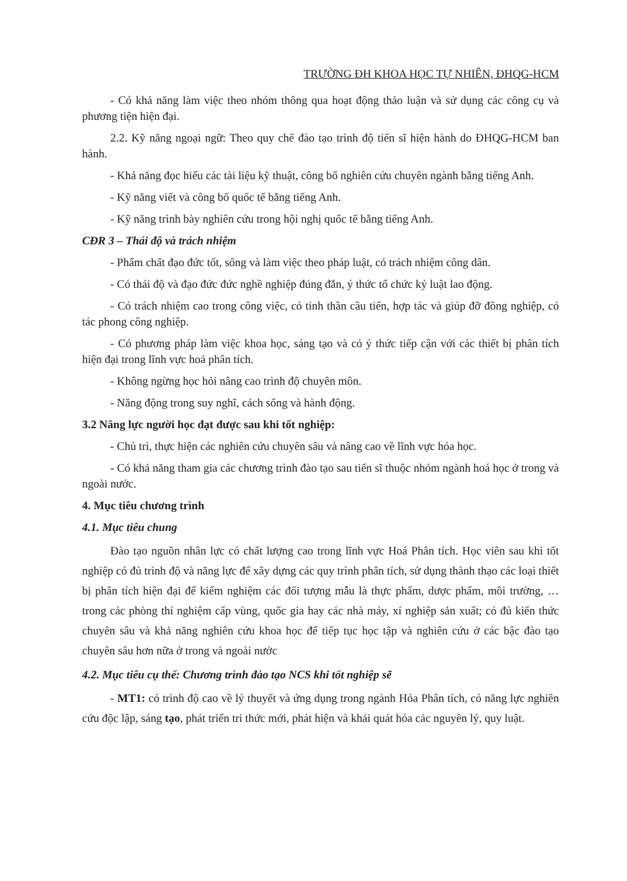TRƯỜNG ĐH KHOA HỌC TỰ NHIÊN, ĐHQG-HCM
- Có khả năng làm việc theo nhóm thông qua hoạt động thảo luận và sử dụng các công cụ và phương tiện hiện đại.
2.2. Kỹ năng ngoại ngữ: Theo quy chế đào tạo trình độ tiến sĩ hiện hành do ĐHQG-HCM ban hành.
- Khả năng đọc hiểu các tài liệu kỹ thuật, công bố nghiên cứu chuyên ngành bằng tiếng Anh.
- Kỹ năng viết và công bố quốc tế bằng tiếng Anh.
- Kỹ năng trình bày nghiên cứu trong hội nghị quốc tế bằng tiếng Anh.
CĐR 3 – Thái độ và trách nhiệm
- Phẩm chất đạo đức tốt, sống và làm việc theo pháp luật, có trách nhiệm công dân.
- Có thái độ và đạo đức đức nghề nghiệp đúng đắn, ý thức tổ chức kỷ luật lao động.
- Có trách nhiệm cao trong công việc, có tinh thần cầu tiến, hợp tác và giúp đỡ đồng nghiệp, có tác phong công nghiệp.
- Có phương pháp làm việc khoa học, sáng tạo và có ý thức tiếp cận với các thiết bị phân tích hiện đại trong lĩnh vực hoá phân tích.
- Không ngừng học hỏi nâng cao trình độ chuyên môn.
- Năng động trong suy nghĩ, cách sống và hành động.
3.2 Năng lực người học đạt được sau khi tốt nghiệp:
- Chủ trì, thực hiện các nghiên cứu chuyên sâu và nâng cao về lĩnh vực hóa học.
- Có khả năng tham gia các chương trình đào tạo sau tiến sĩ thuộc nhóm ngành hoá học ở trong và ngoài nước.
4. Mục tiêu chương trình
4.1. Mục tiêu chung
Đào tạo nguồn nhân lực có chất lượng cao trong lĩnh vực Hoá Phân tích. Học viên sau khi tốt nghiệp có đủ trình độ và năng lực để xây dựng các quy trình phân tích, sử dụng thành thạo các loại thiết bị phân tích hiện đại để kiểm nghiệm các đối tượng mẫu là thực phẩm, dược phẩm, môi trường, … trong các phòng thí nghiệm cấp vùng, quốc gia hay các nhà máy, xí nghiệp sản xuất; có đủ kiến thức chuyên sâu và khả năng nghiên cứu khoa học để tiếp tục học tập và nghiên cứu ở các bậc đào tạo chuyên sâu hơn nữa ở trong và ngoài nước
4.2. Mục tiêu cụ thể: Chương trình đào tạo NCS khi tốt nghiệp sẽ
- MT1: có trình độ cao về lý thuyết và ứng dụng trong ngành Hóa Phân tích, có năng lực nghiên cứu độc lập, sáng tạo, phát triển tri thức mới, phát hiện và khái quát hóa các nguyên lý, quy luật.